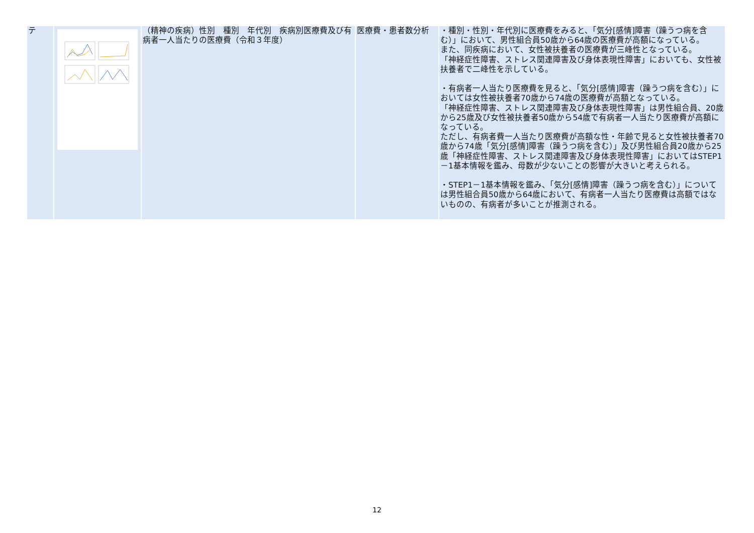| テ | | （精神の疾病）性別 種別 年代別 疾病別医療費及び有病者一人当たりの医療費（令和３年度） | 医療費・患者数分析 | ・種別・性別・年代別に医療費をみると、「気分[感情]障害（躁うつ病を含む）」において、男性組合員50歳から64歳の医療費が高額になっている。 また、同疾病において、女性被扶養者の医療費が三峰性となっている。 「神経症性障害、ストレス関連障害及び身体表現性障害」においても、女性被扶養者で二峰性を示している。 ・有病者一人当たり医療費を見ると、「気分[感情]障害（躁うつ病を含む）」においては女性被扶養者70歳から74歳の医療費が高額となっている。 「神経症性障害、ストレス関連障害及び身体表現性障害」は男性組合員、20歳から25歳及び女性被扶養者50歳から54歳で有病者一人当たり医療費が高額になっている。 ただし、有病者費一人当たり医療費が高額な性・年齢で見ると女性被扶養者70歳から74歳「気分[感情]障害（躁うつ病を含む）」及び男性組合員20歳から25歳「神経症性障害、ストレス関連障害及び身体表現性障害」においてはSTEP1－1基本情報を鑑み、母数が少ないことの影響が大きいと考えられる。 ・STEP1－1基本情報を鑑み、「気分[感情]障害（躁うつ病を含む）」については男性組合員50歳から64歳において、有病者一人当たり医療費は高額ではないものの、有病者が多いことが推測される。 |
12